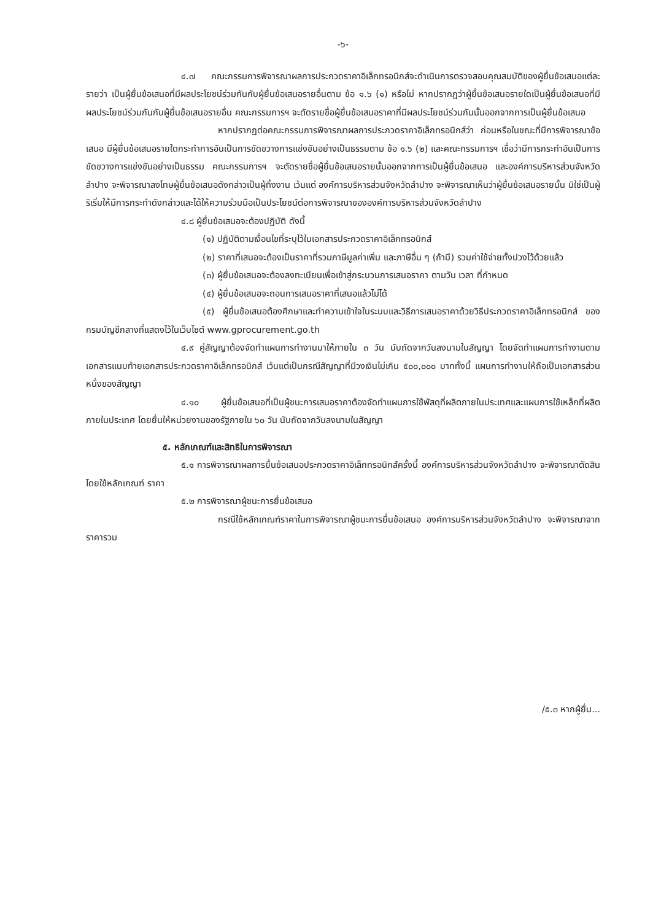-๖-
๔.๗ คณะกรรมการพิจารณาผลการประกวดราคาอิเล็กทรอนิกส์จะดำเนินการตรวจสอบคุณสมบัติของผู้ยื่นข้อเสนอแต่ละรายว่า เป็นผู้ยื่นข้อเสนอที่มีผลประโยชน์ร่วมกันกับผู้ยื่นข้อเสนอรายอื่นตาม ข้อ ๑.๖ (๑) หรือไม่ หากปรากฏว่าผู้ยื่นข้อเสนอรายใดเป็นผู้ยื่นข้อเสนอที่มีผลประโยชน์ร่วมกันกับผู้ยื่นข้อเสนอรายอื่น คณะกรรมการฯ จะตัดรายชื่อผู้ยื่นข้อเสนอราคาที่มีผลประโยชน์ร่วมกันนั้นออกจากการเป็นผู้ยื่นข้อเสนอ
หากปรากฏต่อคณะกรรมการพิจารณาผลการประกวดราคาอิเล็กทรอนิกส์ว่า ก่อนหรือในขณะที่มีการพิจารณาข้อเสนอ มีผู้ยื่นข้อเสนอรายใดกระทำการอันเป็นการขัดขวางการแข่งขันอย่างเป็นธรรมตาม ข้อ ๑.๖ (๒) และคณะกรรมการฯ เชื่อว่ามีการกระทำอันเป็นการขัดขวางการแข่งขันอย่างเป็นธรรม คณะกรรมการฯ จะตัดรายชื่อผู้ยื่นข้อเสนอรายนั้นออกจากการเป็นผู้ยื่นข้อเสนอ และองค์การบริหารส่วนจังหวัดลำปาง จะพิจารณาลงโทษผู้ยื่นข้อเสนอดังกล่าวเป็นผู้ทิ้งงาน เว้นแต่ องค์การบริหารส่วนจังหวัดลำปาง จะพิจารณาเห็นว่าผู้ยื่นข้อเสนอรายนั้น มิใช่เป็นผู้ริเริ่มให้มีการกระทำดังกล่าวและได้ให้ความร่วมมือเป็นประโยชน์ต่อการพิจารณาขององค์การบริหารส่วนจังหวัดลำปาง
๔.๘ ผู้ยื่นข้อเสนอจะต้องปฏิบัติ ดังนี้
(๑) ปฏิบัติตามเงื่อนไขที่ระบุไว้ในเอกสารประกวดราคาอิเล็กทรอนิกส์
(๒) ราคาที่เสนอจะต้องเป็นราคาที่รวมภาษีมูลค่าเพิ่ม และภาษีอื่น ๆ (ถ้ามี) รวมค่าใช้จ่ายทั้งปวงไว้ด้วยแล้ว
(๓) ผู้ยื่นข้อเสนอจะต้องลงทะเบียนเพื่อเข้าสู่กระบวนการเสนอราคา ตามวัน เวลา ที่กำหนด
(๔) ผู้ยื่นข้อเสนอจะถอนการเสนอราคาที่เสนอแล้วไม่ได้
(๕) ผู้ยื่นข้อเสนอต้องศึกษาและทำความเข้าใจในระบบและวิธีการเสนอราคาด้วยวิธีประกวดราคาอิเล็กทรอนิกส์ ของกรมบัญชีกลางที่แสดงไว้ในเว็บไซต์ www.gprocurement.go.th
๔.๙ คู่สัญญาต้องจัดทำแผนการทำงานมาให้ภายใน ๓ วัน นับถัดจากวันลงนามในสัญญา โดยจัดทำแผนการทำงานตามเอกสารแนบท้ายเอกสารประกวดราคาอิเล็กทรอนิกส์ เว้นแต่เป็นกรณีสัญญาที่มีวงเงินไม่เกิน ๕๐๐,๐๐๐ บาททั้งนี้ แผนการทำงานให้ถือเป็นเอกสารส่วนหนึ่งของสัญญา
๔.๑๐ ผู้ยื่นข้อเสนอที่เป็นผู้ชนะการเสนอราคาต้องจัดทำแผนการใช้พัสดุที่ผลิตภายในประเทศและแผนการใช้เหล็กที่ผลิตภายในประเทศ โดยยื่นให้หน่วยงานของรัฐภายใน ๖๐ วัน นับถัดจากวันลงนามในสัญญา
๕. หลักเกณฑ์และสิทธิในการพิจารณา
๕.๑ การพิจารณาผลการยื่นข้อเสนอประกวดราคาอิเล็กทรอนิกส์ครั้งนี้ องค์การบริหารส่วนจังหวัดลำปาง จะพิจารณาตัดสินโดยใช้หลักเกณฑ์ ราคา
๕.๒ การพิจารณาผู้ชนะการยื่นข้อเสนอ
กรณีใช้หลักเกณฑ์ราคาในการพิจารณาผู้ชนะการยื่นข้อเสนอ องค์การบริหารส่วนจังหวัดลำปาง จะพิจารณาจาก ราคารวม
/๕.๓ หากผู้ยื่น...